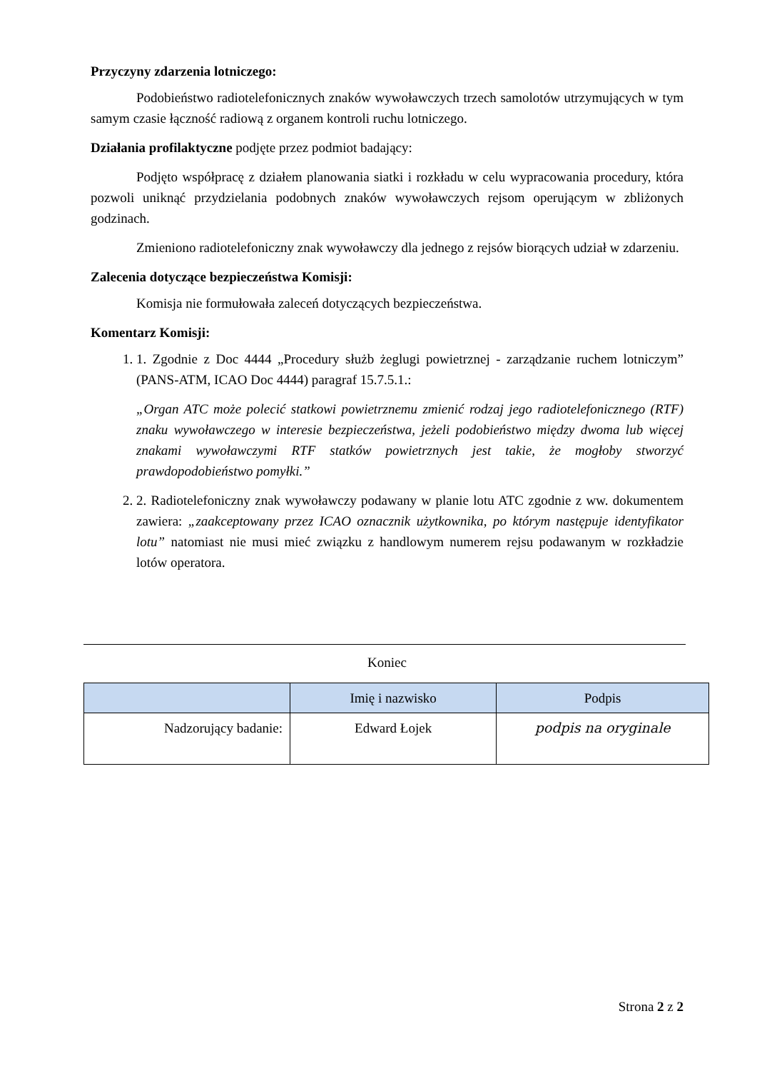Przyczyny zdarzenia lotniczego:
Podobieństwo radiotelefonicznych znaków wywoławczych trzech samolotów utrzymujących w tym samym czasie łączność radiową z organem kontroli ruchu lotniczego.
Działania profilaktyczne podjęte przez podmiot badający:
Podjęto współpracę z działem planowania siatki i rozkładu w celu wypracowania procedury, która pozwoli uniknąć przydzielania podobnych znaków wywoławczych rejsom operującym w zbliżonych godzinach.
Zmieniono radiotelefoniczny znak wywoławczy dla jednego z rejsów biorących udział w zdarzeniu.
Zalecenia dotyczące bezpieczeństwa Komisji:
Komisja nie formułowała zaleceń dotyczących bezpieczeństwa.
Komentarz Komisji:
1. 1. Zgodnie z Doc 4444 „Procedury służb żeglugi powietrznej - zarządzanie ruchem lotniczym” (PANS-ATM, ICAO Doc 4444) paragraf 15.7.5.1.:
„Organ ATC może polecić statkowi powietrznemu zmienić rodzaj jego radiotelefonicznego (RTF) znaku wywoławczego w interesie bezpieczeństwa, jeżeli podobieństwo między dwoma lub więcej znakami wywoławczymi RTF statków powietrznych jest takie, że mogłoby stworzyć prawdopodobieństwo pomyłki.”
2. 2. Radiotelefoniczny znak wywoławczy podawany w planie lotu ATC zgodnie z ww. dokumentem zawiera: „zaakceptowany przez ICAO oznacznik użytkownika, po którym następuje identyfikator lotu” natomiast nie musi mieć związku z handlowym numerem rejsu podawanym w rozkładzie lotów operatora.
Koniec
| | Imię i nazwisko | Podpis |
| --- | --- | --- |
| Nadzorujący badanie: | Edward Łojek | podpis na oryginale |
Strona 2 z 2